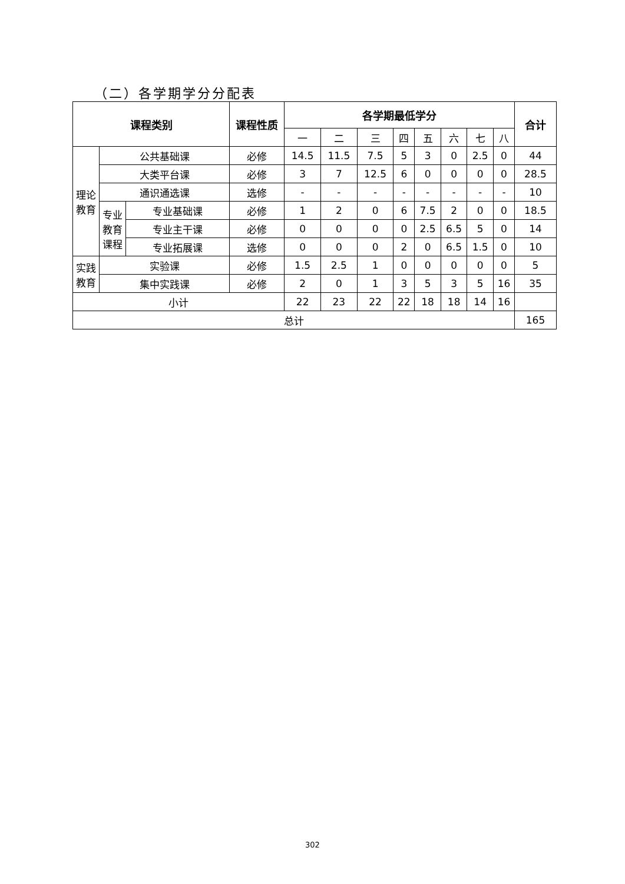（二）各学期学分分配表
| 课程类别 | | | 课程性质 | 各学期最低学分 | | | | | | | | 合计 |
| --- | --- | --- | --- | --- | --- | --- | --- | --- | --- | --- | --- | --- |
| | | | | 一 | 二 | 三 | 四 | 五 | 六 | 七 | 八 | |
| 理论 教育 | 公共基础课 | | 必修 | 14.5 | 11.5 | 7.5 | 5 | 3 | 0 | 2.5 | 0 | 44 |
| | 大类平台课 | | 必修 | 3 | 7 | 12.5 | 6 | 0 | 0 | 0 | 0 | 28.5 |
| | 通识通选课 | | 选修 | - | - | - | - | - | - | - | - | 10 |
| | 专业 教育 课程 | 专业基础课 | 必修 | 1 | 2 | 0 | 6 | 7.5 | 2 | 0 | 0 | 18.5 |
| | | 专业主干课 | 必修 | 0 | 0 | 0 | 0 | 2.5 | 6.5 | 5 | 0 | 14 |
| | | 专业拓展课 | 选修 | 0 | 0 | 0 | 2 | 0 | 6.5 | 1.5 | 0 | 10 |
| 实践 教育 | 实验课 | | 必修 | 1.5 | 2.5 | 1 | 0 | 0 | 0 | 0 | 0 | 5 |
| | 集中实践课 | | 必修 | 2 | 0 | 1 | 3 | 5 | 3 | 5 | 16 | 35 |
| 小计 | | | | 22 | 23 | 22 | 22 | 18 | 18 | 14 | 16 | |
| 总计 | | | | | | | | | | | | 165 |
302